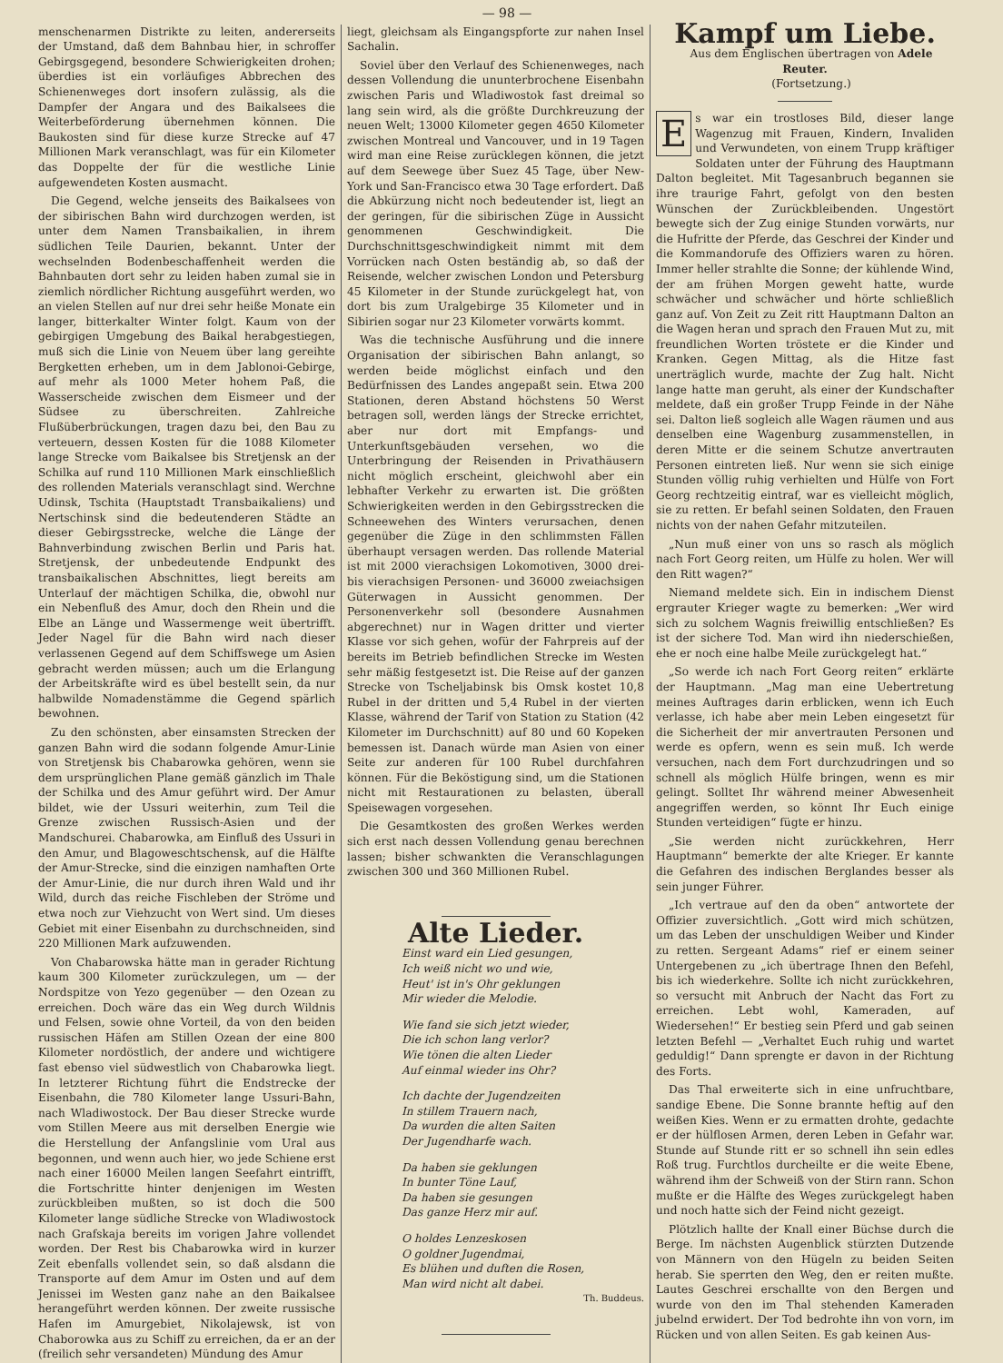— 98 —
menschenarmen Distrikte zu leiten, andererseits der Umstand, daß dem Bahnbau hier, in schroffer Gebirgsgegend, besondere Schwierigkeiten drohen; überdies ist ein vorläufiges Abbrechen des Schienenweges dort insofern zulässig, als die Dampfer der Angara und des Baikalsees die Weiterbeförderung übernehmen können. Die Baukosten sind für diese kurze Strecke auf 47 Millionen Mark veranschlagt, was für ein Kilometer das Doppelte der für die westliche Linie aufgewendeten Kosten ausmacht.
Die Gegend, welche jenseits des Baikalsees von der sibirischen Bahn wird durchzogen werden, ist unter dem Namen Transbaikalien, in ihrem südlichen Teile Daurien, bekannt. Unter der wechselnden Bodenbeschaffenheit werden die Bahnbauten dort sehr zu leiden haben zumal sie in ziemlich nördlicher Richtung ausgeführt werden, wo an vielen Stellen auf nur drei sehr heiße Monate ein langer, bitterkalter Winter folgt. Kaum von der gebirgigen Umgebung des Baikal herabgestiegen, muß sich die Linie von Neuem über lang gereihte Bergketten erheben, um in dem Jablonoi-Gebirge, auf mehr als 1000 Meter hohem Paß, die Wasserscheide zwischen dem Eismeer und der Südsee zu überschreiten. Zahlreiche Flußüberbrückungen, tragen dazu bei, den Bau zu verteuern, dessen Kosten für die 1088 Kilometer lange Strecke vom Baikalsee bis Stretjensk an der Schilka auf rund 110 Millionen Mark einschließlich des rollenden Materials veranschlagt sind. Werchne Udinsk, Tschita (Hauptstadt Transbaikaliens) und Nertschinsk sind die bedeutenderen Städte an dieser Gebirgsstrecke, welche die Länge der Bahnverbindung zwischen Berlin und Paris hat. Stretjensk, der unbedeutende Endpunkt des transbaikalischen Abschnittes, liegt bereits am Unterlauf der mächtigen Schilka, die, obwohl nur ein Nebenfluß des Amur, doch den Rhein und die Elbe an Länge und Wassermenge weit übertrifft. Jeder Nagel für die Bahn wird nach dieser verlassenen Gegend auf dem Schiffswege um Asien gebracht werden müssen; auch um die Erlangung der Arbeitskräfte wird es übel bestellt sein, da nur halbwilde Nomadenstämme die Gegend spärlich bewohnen.
Zu den schönsten, aber einsamsten Strecken der ganzen Bahn wird die sodann folgende Amur-Linie von Stretjensk bis Chabarowka gehören, wenn sie dem ursprünglichen Plane gemäß gänzlich im Thale der Schilka und des Amur geführt wird. Der Amur bildet, wie der Ussuri weiterhin, zum Teil die Grenze zwischen Russisch-Asien und der Mandschurei. Chabarowka, am Einfluß des Ussuri in den Amur, und Blagoweschtschensk, auf die Hälfte der Amur-Strecke, sind die einzigen namhaften Orte der Amur-Linie, die nur durch ihren Wald und ihr Wild, durch das reiche Fischleben der Ströme und etwa noch zur Viehzucht von Wert sind. Um dieses Gebiet mit einer Eisenbahn zu durchschneiden, sind 220 Millionen Mark aufzuwenden.
Von Chabarowska hätte man in gerader Richtung kaum 300 Kilometer zurückzulegen, um — der Nordspitze von Yezo gegenüber — den Ozean zu erreichen. Doch wäre das ein Weg durch Wildnis und Felsen, sowie ohne Vorteil, da von den beiden russischen Häfen am Stillen Ozean der eine 800 Kilometer nordöstlich, der andere und wichtigere fast ebenso viel südwestlich von Chabarowka liegt. In letzterer Richtung führt die Endstrecke der Eisenbahn, die 780 Kilometer lange Ussuri-Bahn, nach Wladiwostock. Der Bau dieser Strecke wurde vom Stillen Meere aus mit derselben Energie wie die Herstellung der Anfangslinie vom Ural aus begonnen, und wenn auch hier, wo jede Schiene erst nach einer 16000 Meilen langen Seefahrt eintrifft, die Fortschritte hinter denjenigen im Westen zurückbleiben mußten, so ist doch die 500 Kilometer lange südliche Strecke von Wladiwostock nach Grafskaja bereits im vorigen Jahre vollendet worden. Der Rest bis Chabarowka wird in kurzer Zeit ebenfalls vollendet sein, so daß alsdann die Transporte auf dem Amur im Osten und auf dem Jenissei im Westen ganz nahe an den Baikalsee herangeführt werden können. Der zweite russische Hafen im Amurgebiet, Nikolajewsk, ist von Chaborowka aus zu Schiff zu erreichen, da er an der (freilich sehr versandeten) Mündung des Amur
liegt, gleichsam als Eingangspforte zur nahen Insel Sachalin.
Soviel über den Verlauf des Schienenweges, nach dessen Vollendung die ununterbrochene Eisenbahn zwischen Paris und Wladiwostok fast dreimal so lang sein wird, als die größte Durchkreuzung der neuen Welt; 13000 Kilometer gegen 4650 Kilometer zwischen Montreal und Vancouver, und in 19 Tagen wird man eine Reise zurücklegen können, die jetzt auf dem Seewege über Suez 45 Tage, über New-York und San-Francisco etwa 30 Tage erfordert. Daß die Abkürzung nicht noch bedeutender ist, liegt an der geringen, für die sibirischen Züge in Aussicht genommenen Geschwindigkeit. Die Durchschnittsgeschwindigkeit nimmt mit dem Vorrücken nach Osten beständig ab, so daß der Reisende, welcher zwischen London und Petersburg 45 Kilometer in der Stunde zurückgelegt hat, von dort bis zum Uralgebirge 35 Kilometer und in Sibirien sogar nur 23 Kilometer vorwärts kommt.
Was die technische Ausführung und die innere Organisation der sibirischen Bahn anlangt, so werden beide möglichst einfach und den Bedürfnissen des Landes angepaßt sein. Etwa 200 Stationen, deren Abstand höchstens 50 Werst betragen soll, werden längs der Strecke errichtet, aber nur dort mit Empfangs- und Unterkunftsgebäuden versehen, wo die Unterbringung der Reisenden in Privathäusern nicht möglich erscheint, gleichwohl aber ein lebhafter Verkehr zu erwarten ist. Die größten Schwierigkeiten werden in den Gebirgsstrecken die Schneewehen des Winters verursachen, denen gegenüber die Züge in den schlimmsten Fällen überhaupt versagen werden. Das rollende Material ist mit 2000 vierachsigen Lokomotiven, 3000 drei- bis vierachsigen Personen- und 36000 zweiachsigen Güterwagen in Aussicht genommen. Der Personenverkehr soll (besondere Ausnahmen abgerechnet) nur in Wagen dritter und vierter Klasse vor sich gehen, wofür der Fahrpreis auf der bereits im Betrieb befindlichen Strecke im Westen sehr mäßig festgesetzt ist. Die Reise auf der ganzen Strecke von Tscheljabinsk bis Omsk kostet 10,8 Rubel in der dritten und 5,4 Rubel in der vierten Klasse, während der Tarif von Station zu Station (42 Kilometer im Durchschnitt) auf 80 und 60 Kopeken bemessen ist. Danach würde man Asien von einer Seite zur anderen für 100 Rubel durchfahren können. Für die Beköstigung sind, um die Stationen nicht mit Restaurationen zu belasten, überall Speisewagen vorgesehen.
Die Gesamtkosten des großen Werkes werden sich erst nach dessen Vollendung genau berechnen lassen; bisher schwankten die Veranschlagungen zwischen 300 und 360 Millionen Rubel.
Alte Lieder.
Einst ward ein Lied gesungen,
Ich weiß nicht wo und wie,
Heut' ist in's Ohr geklungen
Mir wieder die Melodie.
Wie fand sie sich jetzt wieder,
Die ich schon lang verlor?
Wie tönen die alten Lieder
Auf einmal wieder ins Ohr?
Ich dachte der Jugendzeiten
In stillem Trauern nach,
Da wurden die alten Saiten
Der Jugendharfe wach.
Da haben sie geklungen
In bunter Töne Lauf,
Da haben sie gesungen
Das ganze Herz mir auf.
O holdes Lenzeskosen
O goldner Jugendmai,
Es blühen und duften die Rosen,
Man wird nicht alt dabei.
Th. Buddeus.
Kampf um Liebe.
Aus dem Englischen übertragen von Adele Reuter.
(Fortsetzung.)
Es war ein trostloses Bild, dieser lange Wagenzug mit Frauen, Kindern, Invaliden und Verwundeten, von einem Trupp kräftiger Soldaten unter der Führung des Hauptmann Dalton begleitet. Mit Tagesanbruch begannen sie ihre traurige Fahrt, gefolgt von den besten Wünschen der Zurückbleibenden. Ungestört bewegte sich der Zug einige Stunden vorwärts, nur die Hufritte der Pferde, das Geschrei der Kinder und die Kommandorufe des Offiziers waren zu hören. Immer heller strahlte die Sonne; der kühlende Wind, der am frühen Morgen geweht hatte, wurde schwächer und schwächer und hörte schließlich ganz auf. Von Zeit zu Zeit ritt Hauptmann Dalton an die Wagen heran und sprach den Frauen Mut zu, mit freundlichen Worten tröstete er die Kinder und Kranken. Gegen Mittag, als die Hitze fast unerträglich wurde, machte der Zug halt. Nicht lange hatte man geruht, als einer der Kundschafter meldete, daß ein großer Trupp Feinde in der Nähe sei. Dalton ließ sogleich alle Wagen räumen und aus denselben eine Wagenburg zusammenstellen, in deren Mitte er die seinem Schutze anvertrauten Personen eintreten ließ. Nur wenn sie sich einige Stunden völlig ruhig verhielten und Hülfe von Fort Georg rechtzeitig eintraf, war es vielleicht möglich, sie zu retten. Er befahl seinen Soldaten, den Frauen nichts von der nahen Gefahr mitzuteilen.
„Nun muß einer von uns so rasch als möglich nach Fort Georg reiten, um Hülfe zu holen. Wer will den Ritt wagen?“
Niemand meldete sich. Ein in indischem Dienst ergrauter Krieger wagte zu bemerken: „Wer wird sich zu solchem Wagnis freiwillig entschließen? Es ist der sichere Tod. Man wird ihn niederschießen, ehe er noch eine halbe Meile zurückgelegt hat.“
„So werde ich nach Fort Georg reiten“ erklärte der Hauptmann. „Mag man eine Uebertretung meines Auftrages darin erblicken, wenn ich Euch verlasse, ich habe aber mein Leben eingesetzt für die Sicherheit der mir anvertrauten Personen und werde es opfern, wenn es sein muß. Ich werde versuchen, nach dem Fort durchzudringen und so schnell als möglich Hülfe bringen, wenn es mir gelingt. Solltet Ihr während meiner Abwesenheit angegriffen werden, so könnt Ihr Euch einige Stunden verteidigen“ fügte er hinzu.
„Sie werden nicht zurückkehren, Herr Hauptmann“ bemerkte der alte Krieger. Er kannte die Gefahren des indischen Berglandes besser als sein junger Führer.
„Ich vertraue auf den da oben“ antwortete der Offizier zuversichtlich. „Gott wird mich schützen, um das Leben der unschuldigen Weiber und Kinder zu retten. Sergeant Adams“ rief er einem seiner Untergebenen zu „ich übertrage Ihnen den Befehl, bis ich wiederkehre. Sollte ich nicht zurückkehren, so versucht mit Anbruch der Nacht das Fort zu erreichen. Lebt wohl, Kameraden, auf Wiedersehen!“ Er bestieg sein Pferd und gab seinen letzten Befehl — „Verhaltet Euch ruhig und wartet geduldig!“ Dann sprengte er davon in der Richtung des Forts.
Das Thal erweiterte sich in eine unfruchtbare, sandige Ebene. Die Sonne brannte heftig auf den weißen Kies. Wenn er zu ermatten drohte, gedachte er der hülflosen Armen, deren Leben in Gefahr war. Stunde auf Stunde ritt er so schnell ihn sein edles Roß trug. Furchtlos durcheilte er die weite Ebene, während ihm der Schweiß von der Stirn rann. Schon mußte er die Hälfte des Weges zurückgelegt haben und noch hatte sich der Feind nicht gezeigt.
Plötzlich hallte der Knall einer Büchse durch die Berge. Im nächsten Augenblick stürzten Dutzende von Männern von den Hügeln zu beiden Seiten herab. Sie sperrten den Weg, den er reiten mußte. Lautes Geschrei erschallte von den Bergen und wurde von den im Thal stehenden Kameraden jubelnd erwidert. Der Tod bedrohte ihn von vorn, im Rücken und von allen Seiten. Es gab keinen Aus-